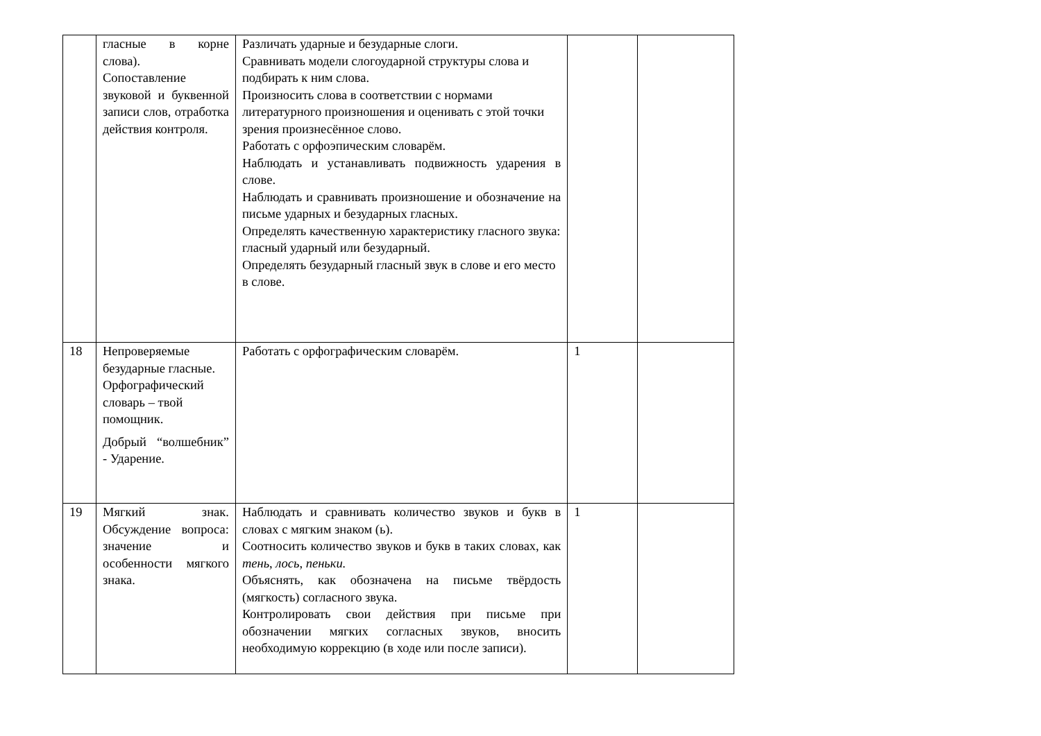| | гласные в корне слова). Сопоставление звуковой и буквенной записи слов, отработка действия контроля. | Различать ударные и безударные слоги. Сравнивать модели слогоударной структуры слова и подбирать к ним слова. Произносить слова в соответствии с нормами литературного произношения и оценивать с этой точки зрения произнесённое слово. Работать с орфоэпическим словарём. Наблюдать и устанавливать подвижность ударения в слове. Наблюдать и сравнивать произношение и обозначение на письме ударных и безударных гласных. Определять качественную характеристику гласного звука: гласный ударный или безударный. Определять безударный гласный звук в слове и его место в слове. | | |
| 18 | Непроверяемые безударные гласные. Орфографический словарь – твой помощник. Добрый “волшебник” - Ударение. | Работать с орфографическим словарём. | 1 | |
| 19 | Мягкий знак. Обсуждение вопроса: значение и особенности мягкого знака. | Наблюдать и сравнивать количество звуков и букв в словах с мягким знаком (ь). Соотносить количество звуков и букв в таких словах, как тень, лось, пеньки. Объяснять, как обозначена на письме твёрдость (мягкость) согласного звука. Контролировать свои действия при письме при обозначении мягких согласных звуков, вносить необходимую коррекцию (в ходе или после записи). | 1 | |